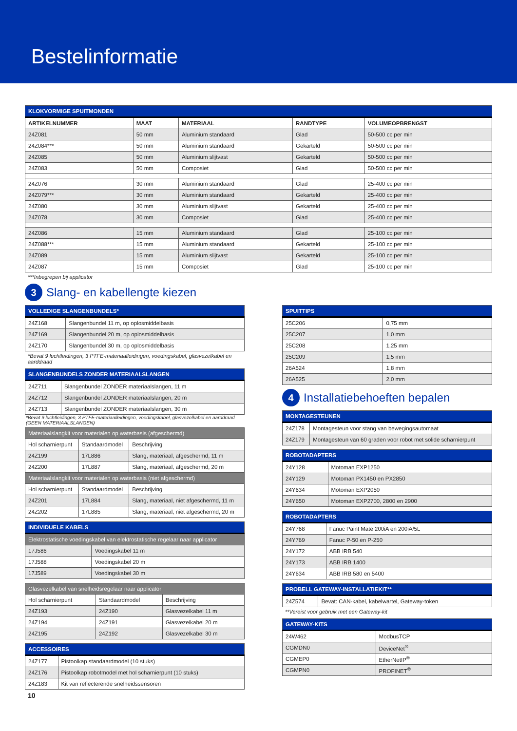Bestelinformatie
| KLOKVORMIGE SPUITMONDEN | | | | |
| ARTIKELNUMMER | MAAT | MATERIAAL | RANDTYPE | VOLUMEOPBRENGST |
| 24Z081 | 50 mm | Aluminium standaard | Glad | 50-500 cc per min |
| 24Z084*** | 50 mm | Aluminium standaard | Gekarteld | 50-500 cc per min |
| 24Z085 | 50 mm | Aluminium slijtvast | Gekarteld | 50-500 cc per min |
| 24Z083 | 50 mm | Composiet | Glad | 50-500 cc per min |
| 24Z076 | 30 mm | Aluminium standaard | Glad | 25-400 cc per min |
| 24Z079*** | 30 mm | Aluminium standaard | Gekarteld | 25-400 cc per min |
| 24Z080 | 30 mm | Aluminium slijtvast | Gekarteld | 25-400 cc per min |
| 24Z078 | 30 mm | Composiet | Glad | 25-400 cc per min |
| 24Z086 | 15 mm | Aluminium standaard | Glad | 25-100 cc per min |
| 24Z088*** | 15 mm | Aluminium standaard | Gekarteld | 25-100 cc per min |
| 24Z089 | 15 mm | Aluminium slijtvast | Gekarteld | 25-100 cc per min |
| 24Z087 | 15 mm | Composiet | Glad | 25-100 cc per min |
***Inbegrepen bij applicator
3 Slang- en kabellengte kiezen
| VOLLEDIGE SLANGENBUNDELS* | |
| 24Z168 | Slangenbundel 11 m, op oplosmiddelbasis |
| 24Z169 | Slangenbundel 20 m, op oplosmiddelbasis |
| 24Z170 | Slangenbundel 30 m, op oplosmiddelbasis |
*Bevat 9 luchtleidingen, 3 PTFE-materiaalleidingen, voedingskabel, glasvezelkabel en aarddraad
| SLANGENBUNDELS ZONDER MATERIAALSLANGEN | |
| 24Z711 | Slangenbundel ZONDER materiaalslangen, 11 m |
| 24Z712 | Slangenbundel ZONDER materiaalslangen, 20 m |
| 24Z713 | Slangenbundel ZONDER materiaalslangen, 30 m |
*Bevat 9 luchtleidingen, 3 PTFE-materiaalleidingen, voedingskabel, glasvezelkabel en aarddraad (GEEN MATERIAALSLANGEN)
| Materiaalslangkit voor materialen op waterbasis (afgeschermd) | | |
| Hol scharnierpunt | Standaardmodel | Beschrijving |
| 24Z199 | 17L886 | Slang, materiaal, afgeschermd, 11 m |
| 24Z200 | 17L887 | Slang, materiaal, afgeschermd, 20 m |
| Materiaalslangkit voor materialen op waterbasis (niet afgeschermd) | | |
| Hol scharnierpunt | Standaardmodel | Beschrijving |
| 24Z201 | 17L884 | Slang, materiaal, niet afgeschermd, 11 m |
| 24Z202 | 17L885 | Slang, materiaal, niet afgeschermd, 20 m |
| INDIVIDUELE KABELS | |
| Elektrostatische voedingskabel van elektrostatische regelaar naar applicator | |
| 17J586 | Voedingskabel 11 m |
| 17J588 | Voedingskabel 20 m |
| 17J589 | Voedingskabel 30 m |
| Glasvezelkabel van snelheidsregelaar naar applicator | | |
| Hol scharnierpunt | Standaardmodel | Beschrijving |
| 24Z193 | 24Z190 | Glasvezelkabel 11 m |
| 24Z194 | 24Z191 | Glasvezelkabel 20 m |
| 24Z195 | 24Z192 | Glasvezelkabel 30 m |
| ACCESSOIRES | |
| 24Z177 | Pistoolkap standaardmodel (10 stuks) |
| 24Z176 | Pistoolkap robotmodel met hol scharnierpunt (10 stuks) |
| 24Z183 | Kit van reflecterende snelheidssensoren |
10
| SPUITTIPS | |
| 25C206 | 0,75 mm |
| 25C207 | 1,0 mm |
| 25C208 | 1,25 mm |
| 25C209 | 1,5 mm |
| 26A524 | 1,8 mm |
| 26A525 | 2,0 mm |
4 Installatiebehoeften bepalen
| MONTAGESTEUNEN | |
| 24Z178 | Montagesteun voor stang van bewegingsautomaat |
| 24Z179 | Montagesteun van 60 graden voor robot met solide scharnierpunt |
| ROBOTADAPTERS | |
| 24Y128 | Motoman EXP1250 |
| 24Y129 | Motoman PX1450 en PX2850 |
| 24Y634 | Motoman EXP2050 |
| 24Y650 | Motoman EXP2700, 2800 en 2900 |
| ROBOTADAPTERS | |
| 24Y768 | Fanuc Paint Mate 200iA en 200iA/5L |
| 24Y769 | Fanuc P-50 en P-250 |
| 24Y172 | ABB IRB 540 |
| 24Y173 | ABB IRB 1400 |
| 24Y634 | ABB IRB 580 en 5400 |
| PROBELL GATEWAY-INSTALLATIEKIT** | |
| 24Z574 | Bevat: CAN-kabel, kabelwartel, Gateway-token |
**Vereist voor gebruik met een Gateway-kit
| GATEWAY-KITS | |
| 24W462 | ModbusTCP |
| CGMDN0 | DeviceNet<sup>®</sup> |
| CGMEP0 | EtherNetIP<sup>®</sup> |
| CGMPN0 | PROFINET<sup>®</sup> |